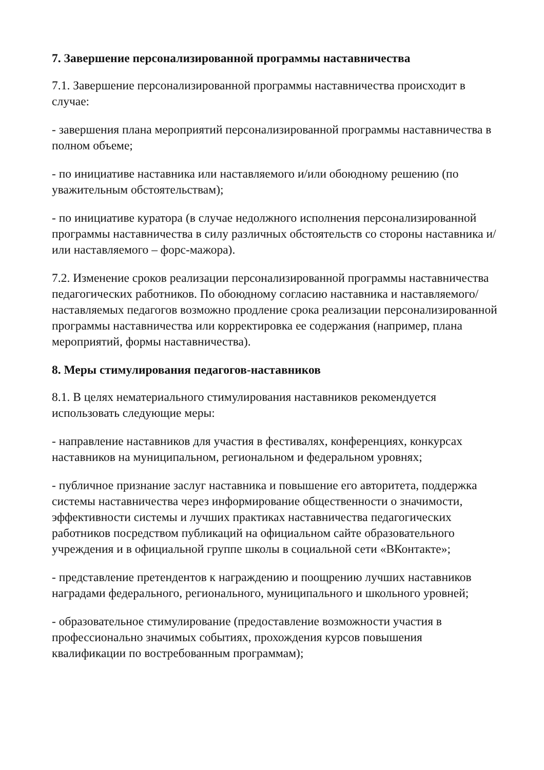7. Завершение персонализированной программы наставничества
7.1. Завершение персонализированной программы наставничества происходит в случае:
- завершения плана мероприятий персонализированной программы наставничества в полном объеме;
- по инициативе наставника или наставляемого и/или обоюдному решению (по уважительным обстоятельствам);
- по инициативе куратора (в случае недолжного исполнения персонализированной программы наставничества в силу различных обстоятельств со стороны наставника и/или наставляемого – форс-мажора).
7.2. Изменение сроков реализации персонализированной программы наставничества педагогических работников. По обоюдному согласию наставника и наставляемого/наставляемых педагогов возможно продление срока реализации персонализированной программы наставничества или корректировка ее содержания (например, плана мероприятий, формы наставничества).
8. Меры стимулирования педагогов-наставников
8.1. В целях нематериального стимулирования наставников рекомендуется использовать следующие меры:
- направление наставников для участия в фестивалях, конференциях, конкурсах наставников на муниципальном, региональном и федеральном уровнях;
- публичное признание заслуг наставника и повышение его авторитета, поддержка системы наставничества через информирование общественности о значимости, эффективности системы и лучших практиках наставничества педагогических работников посредством публикаций на официальном сайте образовательного учреждения и в официальной группе школы в социальной сети «ВКонтакте»;
- представление претендентов к награждению и поощрению лучших наставников наградами федерального, регионального, муниципального и школьного уровней;
- образовательное стимулирование (предоставление возможности участия в профессионально значимых событиях, прохождения курсов повышения квалификации по востребованным программам);